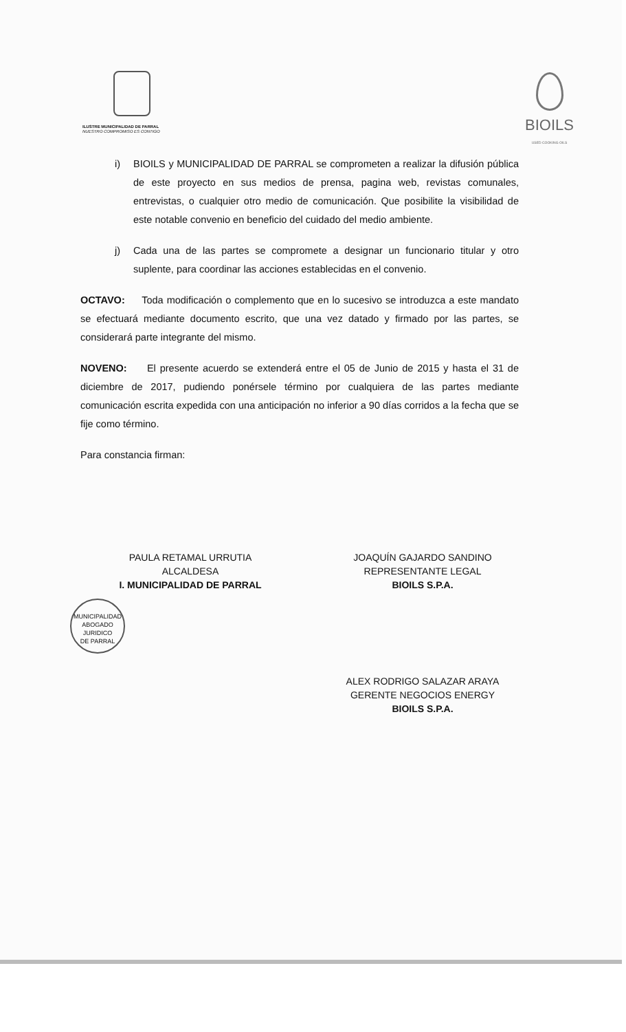ILUSTRE MUNICIPALIDAD DE PARRAL
NUESTRO COMPROMISO ES CONTIGO
BIOILS
USED COOKING OILS
i) BIOILS y MUNICIPALIDAD DE PARRAL se comprometen a realizar la difusión pública de este proyecto en sus medios de prensa, pagina web, revistas comunales, entrevistas, o cualquier otro medio de comunicación. Que posibilite la visibilidad de este notable convenio en beneficio del cuidado del medio ambiente.
j) Cada una de las partes se compromete a designar un funcionario titular y otro suplente, para coordinar las acciones establecidas en el convenio.
OCTAVO: Toda modificación o complemento que en lo sucesivo se introduzca a este mandato se efectuará mediante documento escrito, que una vez datado y firmado por las partes, se considerará parte integrante del mismo.
NOVENO: El presente acuerdo se extenderá entre el 05 de Junio de 2015 y hasta el 31 de diciembre de 2017, pudiendo ponérsele término por cualquiera de las partes mediante comunicación escrita expedida con una anticipación no inferior a 90 días corridos a la fecha que se fije como término.
Para constancia firman:
PAULA RETAMAL URRUTIA
ALCALDESA
I. MUNICIPALIDAD DE PARRAL
MUNICIPALIDAD
ABOGADO
JURIDICO
DE PARRAL
JOAQUÍN GAJARDO SANDINO
REPRESENTANTE LEGAL
BIOILS S.P.A.
ALEX RODRIGO SALAZAR ARAYA
GERENTE NEGOCIOS ENERGY
BIOILS S.P.A.